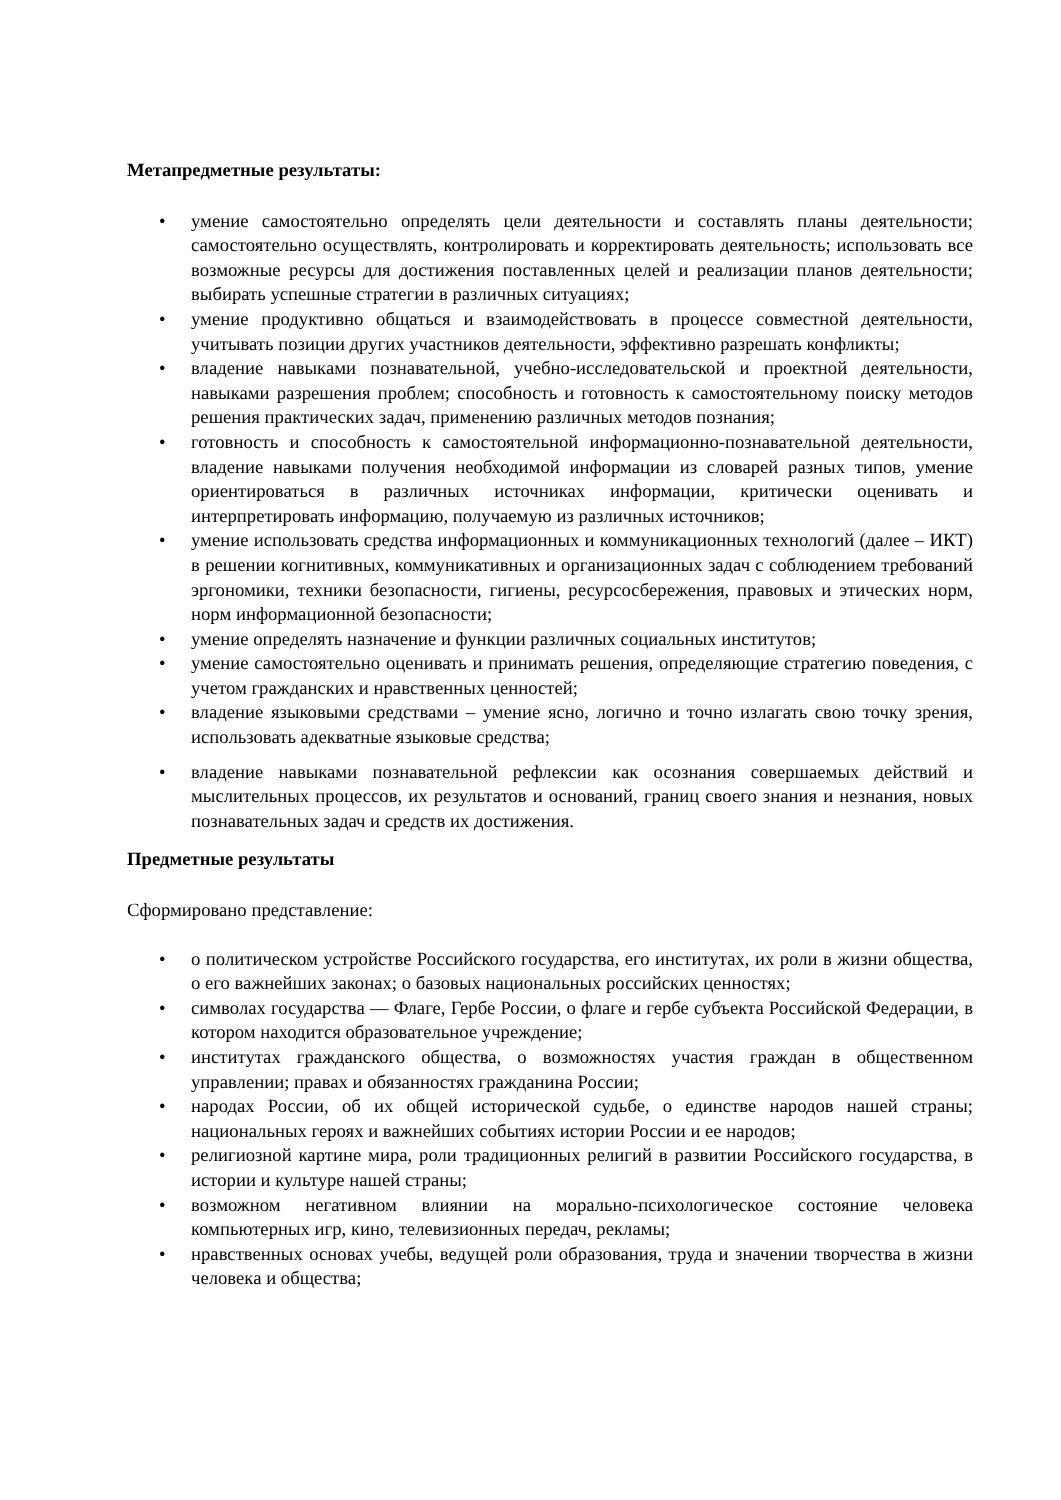Метапредметные результаты:
• умение самостоятельно определять цели деятельности и составлять планы деятельности; самостоятельно осуществлять, контролировать и корректировать деятельность; использовать все возможные ресурсы для достижения поставленных целей и реализации планов деятельности; выбирать успешные стратегии в различных ситуациях;
• умение продуктивно общаться и взаимодействовать в процессе совместной деятельности, учитывать позиции других участников деятельности, эффективно разрешать конфликты;
• владение навыками познавательной, учебно-исследовательской и проектной деятельности, навыками разрешения проблем; способность и готовность к самостоятельному поиску методов решения практических задач, применению различных методов познания;
• готовность и способность к самостоятельной информационно-познавательной деятельности, владение навыками получения необходимой информации из словарей разных типов, умение ориентироваться в различных источниках информации, критически оценивать и интерпретировать информацию, получаемую из различных источников;
• умение использовать средства информационных и коммуникационных технологий (далее – ИКТ) в решении когнитивных, коммуникативных и организационных задач с соблюдением требований эргономики, техники безопасности, гигиены, ресурсосбережения, правовых и этических норм, норм информационной безопасности;
• умение определять назначение и функции различных социальных институтов;
• умение самостоятельно оценивать и принимать решения, определяющие стратегию поведения, с учетом гражданских и нравственных ценностей;
• владение языковыми средствами – умение ясно, логично и точно излагать свою точку зрения, использовать адекватные языковые средства;
• владение навыками познавательной рефлексии как осознания совершаемых действий и мыслительных процессов, их результатов и оснований, границ своего знания и незнания, новых познавательных задач и средств их достижения.
Предметные результаты
Сформировано представление:
• о политическом устройстве Российского государства, его институтах, их роли в жизни общества, о его важнейших законах; о базовых национальных российских ценностях;
• символах государства — Флаге, Гербе России, о флаге и гербе субъекта Российской Федерации, в котором находится образовательное учреждение;
• институтах гражданского общества, о возможностях участия граждан в общественном управлении; правах и обязанностях гражданина России;
• народах России, об их общей исторической судьбе, о единстве народов нашей страны; национальных героях и важнейших событиях истории России и ее народов;
• религиозной картине мира, роли традиционных религий в развитии Российского государства, в истории и культуре нашей страны;
• возможном негативном влиянии на морально-психологическое состояние человека компьютерных игр, кино, телевизионных передач, рекламы;
• нравственных основах учебы, ведущей роли образования, труда и значении творчества в жизни человека и общества;